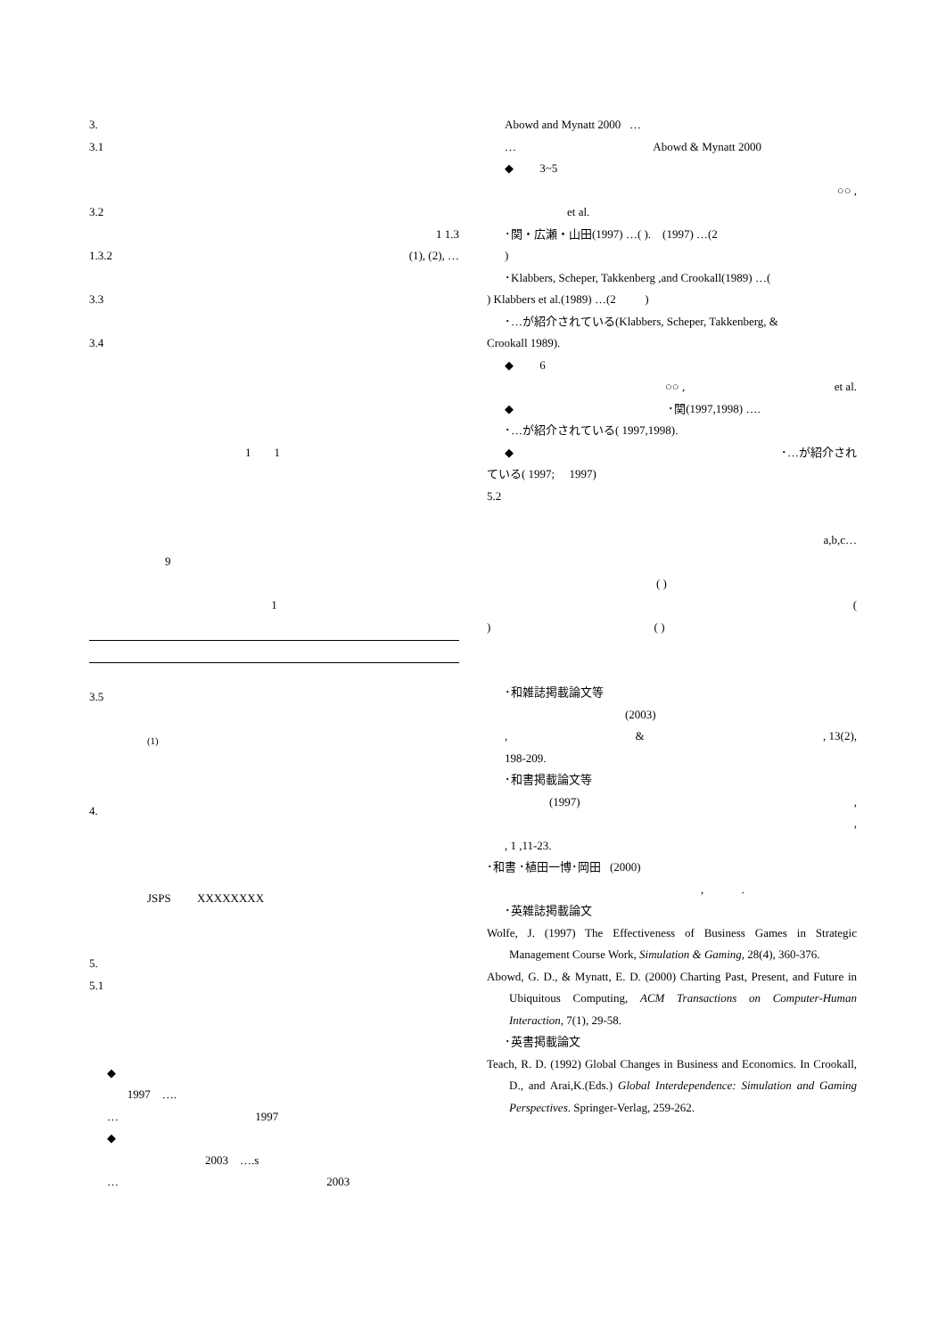3.
3.1
3.2
1 1.3
1.3.2 (1), (2), …
3.3
3.4
1 1
9
1
3.5
<sup>(1)</sup>
4.
JSPS XXXXXXXX
5.
5.1
◆
1997 ….
… 1997
◆
2003 ….s
… 2003
Abowd and Mynatt 2000 …
… Abowd & Mynatt 2000
◆ 3~5
○○ ,
et al.
･関・広瀬・山田(1997) …( ). (1997) …(2
)
･Klabbers, Scheper, Takkenberg ,and Crookall(1989) …(
) Klabbers et al.(1989) …(2 )
･…が紹介されている(Klabbers, Scheper, Takkenberg, &
Crookall 1989).
◆ 6
○○ , et al.
◆ ･関(1997,1998) ….
･…が紹介されている( 1997,1998).
◆ ･…が紹介され
ている( 1997; 1997)
5.2
a,b,c…
( )
(
) ( )
･和雑誌掲載論文等
(2003)
, & , 13(2),
198-209.
･和書掲載論文等
(1997) ,
,
, 1 ,11-23.
･和書 ･植田一博･岡田 (2000)
, .
･英雑誌掲載論文
Wolfe, J. (1997) The Effectiveness of Business Games in Strategic Management Course Work, Simulation & Gaming, 28(4), 360-376.
Abowd, G. D., & Mynatt, E. D. (2000) Charting Past, Present, and Future in Ubiquitous Computing, ACM Transactions on Computer-Human Interaction, 7(1), 29-58.
･英書掲載論文
Teach, R. D. (1992) Global Changes in Business and Economics. In Crookall, D., and Arai,K.(Eds.) Global Interdependence: Simulation and Gaming Perspectives. Springer-Verlag, 259-262.